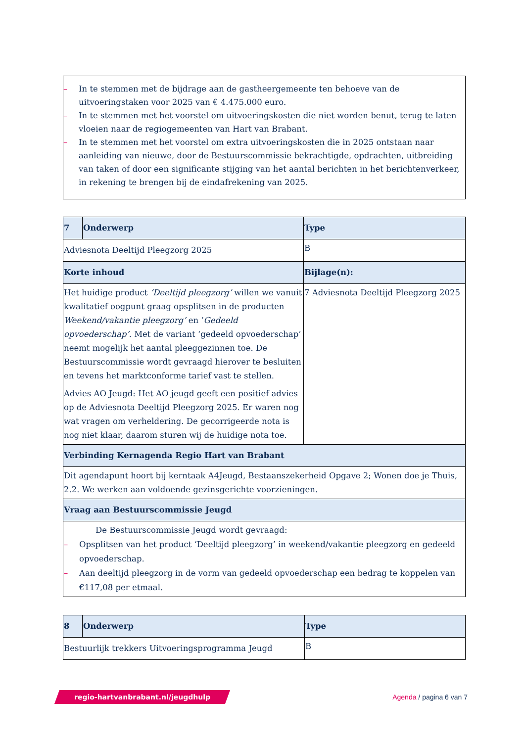– In te stemmen met de bijdrage aan de gastheergemeente ten behoeve van de uitvoeringstaken voor 2025 van € 4.475.000 euro.
– In te stemmen met het voorstel om uitvoeringskosten die niet worden benut, terug te laten vloeien naar de regiogemeenten van Hart van Brabant.
– In te stemmen met het voorstel om extra uitvoeringskosten die in 2025 ontstaan naar aanleiding van nieuwe, door de Bestuurscommissie bekrachtigde, opdrachten, uitbreiding van taken of door een significante stijging van het aantal berichten in het berichtenverkeer, in rekening te brengen bij de eindafrekening van 2025.
| 7 | Onderwerp | Type |
| --- | --- | --- |
| Adviesnota Deeltijd Pleegzorg 2025 | | B |
| Korte inhoud | | Bijlage(n): |
| Het huidige product ‘Deeltijd pleegzorg’ willen we vanuit kwalitatief oogpunt graag opsplitsen in de producten Weekend/vakantie pleegzorg’ en ‘ Gedeeld opvoederschap’ . Met de variant ‘gedeeld opvoederschap’ neemt mogelijk het aantal pleeggezinnen toe. De Bestuurscommissie wordt gevraagd hierover te besluiten en tevens het marktconforme tarief vast te stellen. Advies AO Jeugd: Het AO jeugd geeft een positief advies op de Adviesnota Deeltijd Pleegzorg 2025. Er waren nog wat vragen om verheldering. De gecorrigeerde nota is nog niet klaar, daarom sturen wij de huidige nota toe. | | 7 Adviesnota Deeltijd Pleegzorg 2025 |
| Verbinding Kernagenda Regio Hart van Brabant | | |
| Dit agendapunt hoort bij kerntaak A4Jeugd, Bestaanszekerheid Opgave 2; Wonen doe je Thuis, 2.2. We werken aan voldoende gezinsgerichte voorzieningen. | | |
| Vraag aan Bestuurscommissie Jeugd | | |
| De Bestuurscommissie Jeugd wordt gevraagd: – Opsplitsen van het product ‘Deeltijd pleegzorg’ in weekend/vakantie pleegzorg en gedeeld opvoederschap. – Aan deeltijd pleegzorg in de vorm van gedeeld opvoederschap een bedrag te koppelen van €117,08 per etmaal. | | |
| 8 | Onderwerp | Type |
| --- | --- | --- |
| Bestuurlijk trekkers Uitvoeringsprogramma Jeugd | | B |
regio-hartvanbrabant.nl/jeugdhulp
Agenda / pagina 6 van 7